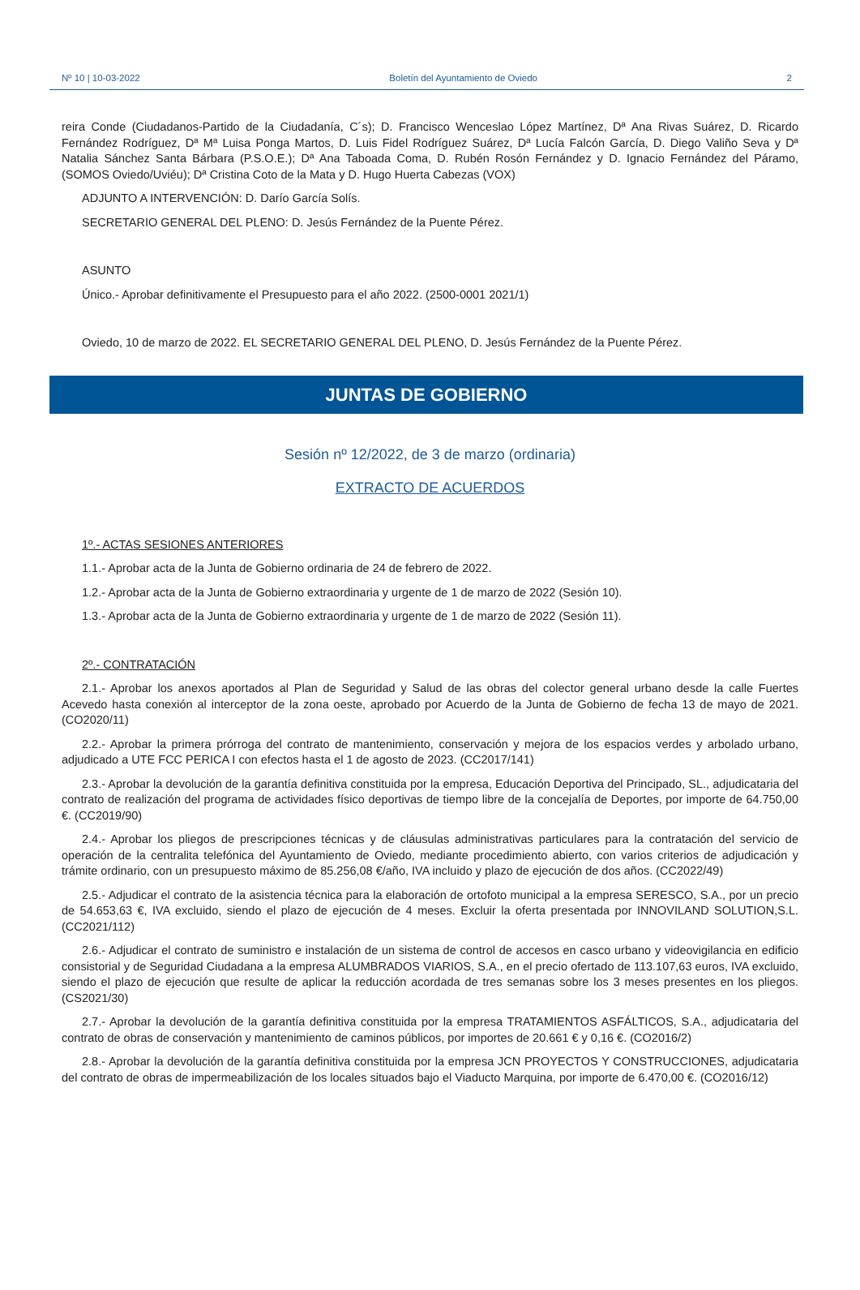Nº 10 | 10-03-2022 Boletín del Ayuntamiento de Oviedo 2
reira Conde (Ciudadanos-Partido de la Ciudadanía, C´s); D. Francisco Wenceslao López Martínez, Dª Ana Rivas Suárez, D. Ricardo Fernández Rodríguez, Dª Mª Luisa Ponga Martos, D. Luis Fidel Rodríguez Suárez, Dª Lucía Falcón García, D. Diego Valiño Seva y Dª Natalia Sánchez Santa Bárbara (P.S.O.E.); Dª Ana Taboada Coma, D. Rubén Rosón Fernández y D. Ignacio Fernández del Páramo, (SOMOS Oviedo/Uviéu); Dª Cristina Coto de la Mata y D. Hugo Huerta Cabezas (VOX)
ADJUNTO A INTERVENCIÓN: D. Darío García Solís.
SECRETARIO GENERAL DEL PLENO: D. Jesús Fernández de la Puente Pérez.
ASUNTO
Único.- Aprobar definitivamente el Presupuesto para el año 2022. (2500-0001 2021/1)
Oviedo, 10 de marzo de 2022. EL SECRETARIO GENERAL DEL PLENO, D. Jesús Fernández de la Puente Pérez.
JUNTAS DE GOBIERNO
Sesión nº 12/2022, de 3 de marzo (ordinaria)
EXTRACTO DE ACUERDOS
1º.- ACTAS SESIONES ANTERIORES
1.1.- Aprobar acta de la Junta de Gobierno ordinaria de 24 de febrero de 2022.
1.2.- Aprobar acta de la Junta de Gobierno extraordinaria y urgente de 1 de marzo de 2022 (Sesión 10).
1.3.- Aprobar acta de la Junta de Gobierno extraordinaria y urgente de 1 de marzo de 2022 (Sesión 11).
2º.- CONTRATACIÓN
2.1.- Aprobar los anexos aportados al Plan de Seguridad y Salud de las obras del colector general urbano desde la calle Fuertes Acevedo hasta conexión al interceptor de la zona oeste, aprobado por Acuerdo de la Junta de Gobierno de fecha 13 de mayo de 2021. (CO2020/11)
2.2.- Aprobar la primera prórroga del contrato de mantenimiento, conservación y mejora de los espacios verdes y arbolado urbano, adjudicado a UTE FCC PERICA I con efectos hasta el 1 de agosto de 2023. (CC2017/141)
2.3.- Aprobar la devolución de la garantía definitiva constituida por la empresa, Educación Deportiva del Principado, SL., adjudicataria del contrato de realización del programa de actividades físico deportivas de tiempo libre de la concejalía de Deportes, por importe de 64.750,00 €. (CC2019/90)
2.4.- Aprobar los pliegos de prescripciones técnicas y de cláusulas administrativas particulares para la contratación del servicio de operación de la centralita telefónica del Ayuntamiento de Oviedo, mediante procedimiento abierto, con varios criterios de adjudicación y trámite ordinario, con un presupuesto máximo de 85.256,08 €/año, IVA incluido y plazo de ejecución de dos años. (CC2022/49)
2.5.- Adjudicar el contrato de la asistencia técnica para la elaboración de ortofoto municipal a la empresa SERESCO, S.A., por un precio de 54.653,63 €, IVA excluido, siendo el plazo de ejecución de 4 meses. Excluir la oferta presentada por INNOVILAND SOLUTION,S.L. (CC2021/112)
2.6.- Adjudicar el contrato de suministro e instalación de un sistema de control de accesos en casco urbano y videovigilancia en edificio consistorial y de Seguridad Ciudadana a la empresa ALUMBRADOS VIARIOS, S.A., en el precio ofertado de 113.107,63 euros, IVA excluido, siendo el plazo de ejecución que resulte de aplicar la reducción acordada de tres semanas sobre los 3 meses presentes en los pliegos. (CS2021/30)
2.7.- Aprobar la devolución de la garantía definitiva constituida por la empresa TRATAMIENTOS ASFÁLTICOS, S.A., adjudicataria del contrato de obras de conservación y mantenimiento de caminos públicos, por importes de 20.661 € y 0,16 €. (CO2016/2)
2.8.- Aprobar la devolución de la garantía definitiva constituida por la empresa JCN PROYECTOS Y CONSTRUCCIONES, adjudicataria del contrato de obras de impermeabilización de los locales situados bajo el Viaducto Marquina, por importe de 6.470,00 €. (CO2016/12)